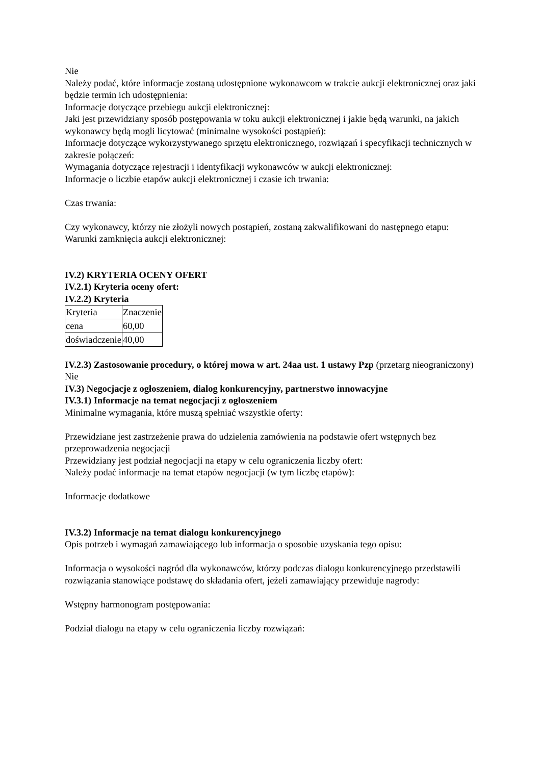Nie
Należy podać, które informacje zostaną udostępnione wykonawcom w trakcie aukcji elektronicznej oraz jaki będzie termin ich udostępnienia:
Informacje dotyczące przebiegu aukcji elektronicznej:
Jaki jest przewidziany sposób postępowania w toku aukcji elektronicznej i jakie będą warunki, na jakich wykonawcy będą mogli licytować (minimalne wysokości postąpień):
Informacje dotyczące wykorzystywanego sprzętu elektronicznego, rozwiązań i specyfikacji technicznych w zakresie połączeń:
Wymagania dotyczące rejestracji i identyfikacji wykonawców w aukcji elektronicznej:
Informacje o liczbie etapów aukcji elektronicznej i czasie ich trwania:
Czas trwania:
Czy wykonawcy, którzy nie złożyli nowych postąpień, zostaną zakwalifikowani do następnego etapu:
Warunki zamknięcia aukcji elektronicznej:
IV.2) KRYTERIA OCENY OFERT
IV.2.1) Kryteria oceny ofert:
IV.2.2) Kryteria
| Kryteria | Znaczenie |
| cena | 60,00 |
| doświadczenie | 40,00 |
IV.2.3) Zastosowanie procedury, o której mowa w art. 24aa ust. 1 ustawy Pzp (przetarg nieograniczony)
Nie
IV.3) Negocjacje z ogłoszeniem, dialog konkurencyjny, partnerstwo innowacyjne
IV.3.1) Informacje na temat negocjacji z ogłoszeniem
Minimalne wymagania, które muszą spełniać wszystkie oferty:
Przewidziane jest zastrzeżenie prawa do udzielenia zamówienia na podstawie ofert wstępnych bez przeprowadzenia negocjacji
Przewidziany jest podział negocjacji na etapy w celu ograniczenia liczby ofert:
Należy podać informacje na temat etapów negocjacji (w tym liczbę etapów):
Informacje dodatkowe
IV.3.2) Informacje na temat dialogu konkurencyjnego
Opis potrzeb i wymagań zamawiającego lub informacja o sposobie uzyskania tego opisu:
Informacja o wysokości nagród dla wykonawców, którzy podczas dialogu konkurencyjnego przedstawili rozwiązania stanowiące podstawę do składania ofert, jeżeli zamawiający przewiduje nagrody:
Wstępny harmonogram postępowania:
Podział dialogu na etapy w celu ograniczenia liczby rozwiązań: